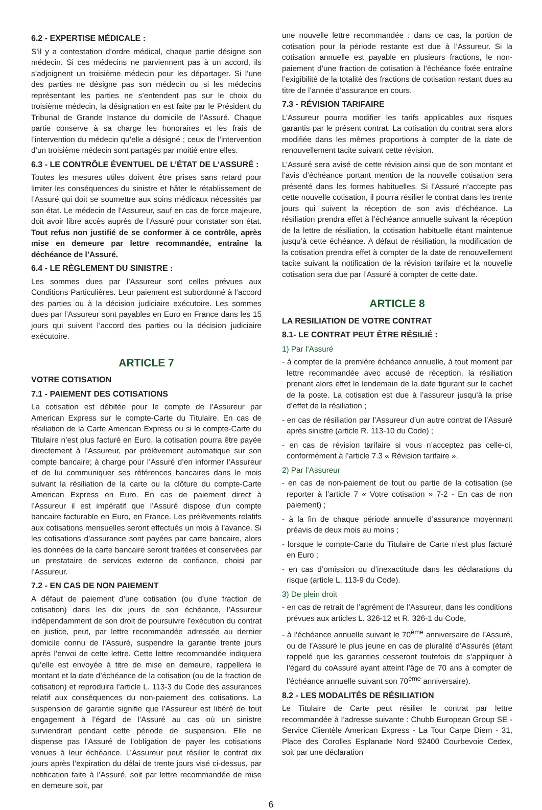6.2 - EXPERTISE MÉDICALE :
S’il y a contestation d’ordre médical, chaque partie désigne son médecin. Si ces médecins ne parviennent pas à un accord, ils s’adjoignent un troisième médecin pour les départager. Si l’une des parties ne désigne pas son médecin ou si les médecins représentant les parties ne s’entendent pas sur le choix du troisième médecin, la désignation en est faite par le Président du Tribunal de Grande Instance du domicile de l’Assuré. Chaque partie conserve à sa charge les honoraires et les frais de l’intervention du médecin qu’elle a désigné ; ceux de l’intervention d’un troisième médecin sont partagés par moitié entre elles.
6.3 - LE CONTRÔLE ÉVENTUEL DE L’ÉTAT DE L’ASSURÉ :
Toutes les mesures utiles doivent être prises sans retard pour limiter les conséquences du sinistre et hâter le rétablissement de l’Assuré qui doit se soumettre aux soins médicaux nécessités par son état. Le médecin de l’Assureur, sauf en cas de force majeure, doit avoir libre accès auprès de l’Assuré pour constater son état. Tout refus non justifié de se conformer à ce contrôle, après mise en demeure par lettre recommandée, entraîne la déchéance de l’Assuré.
6.4 - LE RÈGLEMENT DU SINISTRE :
Les sommes dues par l’Assureur sont celles prévues aux Conditions Particulières. Leur paiement est subordonné à l’accord des parties ou à la décision judiciaire exécutoire. Les sommes dues par l’Assureur sont payables en Euro en France dans les 15 jours qui suivent l’accord des parties ou la décision judiciaire exécutoire.
ARTICLE 7
VOTRE COTISATION
7.1 - PAIEMENT DES COTISATIONS
La cotisation est débitée pour le compte de l’Assureur par American Express sur le compte-Carte du Titulaire. En cas de résiliation de la Carte American Express ou si le compte-Carte du Titulaire n’est plus facturé en Euro, la cotisation pourra être payée directement à l’Assureur, par prélèvement automatique sur son compte bancaire; à charge pour l’Assuré d’en informer l’Assureur et de lui communiquer ses références bancaires dans le mois suivant la résiliation de la carte ou la clôture du compte-Carte American Express en Euro. En cas de paiement direct à l’Assureur il est impératif que l’Assuré dispose d’un compte bancaire facturable en Euro, en France. Les prélèvements relatifs aux cotisations mensuelles seront effectués un mois à l’avance. Si les cotisations d’assurance sont payées par carte bancaire, alors les données de la carte bancaire seront traitées et conservées par un prestataire de services externe de confiance, choisi par l’Assureur.
7.2 - EN CAS DE NON PAIEMENT
A défaut de paiement d’une cotisation (ou d’une fraction de cotisation) dans les dix jours de son échéance, l’Assureur indépendamment de son droit de poursuivre l’exécution du contrat en justice, peut, par lettre recommandée adressée au dernier domicile connu de l’Assuré, suspendre la garantie trente jours après l’envoi de cette lettre. Cette lettre recommandée indiquera qu’elle est envoyée à titre de mise en demeure, rappellera le montant et la date d’échéance de la cotisation (ou de la fraction de cotisation) et reproduira l’article L. 113-3 du Code des assurances relatif aux conséquences du non-paiement des cotisations. La suspension de garantie signifie que l’Assureur est libéré de tout engagement à l’égard de l’Assuré au cas où un sinistre surviendrait pendant cette période de suspension. Elle ne dispense pas l’Assuré de l’obligation de payer les cotisations venues à leur échéance. L’Assureur peut résilier le contrat dix jours après l’expiration du délai de trente jours visé ci-dessus, par notification faite à l’Assuré, soit par lettre recommandée de mise en demeure soit, par
une nouvelle lettre recommandée : dans ce cas, la portion de cotisation pour la période restante est due à l’Assureur. Si la cotisation annuelle est payable en plusieurs fractions, le non-paiement d’une fraction de cotisation à l’échéance fixée entraîne l’exigibilité de la totalité des fractions de cotisation restant dues au titre de l’année d’assurance en cours.
7.3 - RÉVISION TARIFAIRE
L’Assureur pourra modifier les tarifs applicables aux risques garantis par le présent contrat. La cotisation du contrat sera alors modifiée dans les mêmes proportions à compter de la date de renouvellement tacite suivant cette révision.
L’Assuré sera avisé de cette révision ainsi que de son montant et l’avis d’échéance portant mention de la nouvelle cotisation sera présenté dans les formes habituelles. Si l’Assuré n’accepte pas cette nouvelle cotisation, il pourra résilier le contrat dans les trente jours qui suivent la réception de son avis d’échéance. La résiliation prendra effet à l’échéance annuelle suivant la réception de la lettre de résiliation, la cotisation habituelle étant maintenue jusqu’à cette échéance. A défaut de résiliation, la modification de la cotisation prendra effet à compter de la date de renouvellement tacite suivant la notification de la révision tarifaire et la nouvelle cotisation sera due par l’Assuré à compter de cette date.
ARTICLE 8
LA RESILIATION DE VOTRE CONTRAT
8.1- LE CONTRAT PEUT ÊTRE RÉSILIÉ :
1) Par l’Assuré
- à compter de la première échéance annuelle, à tout moment par lettre recommandée avec accusé de réception, la résiliation prenant alors effet le lendemain de la date figurant sur le cachet de la poste. La cotisation est due à l’assureur jusqu’à la prise d’effet de la résiliation ;
- en cas de résiliation par l’Assureur d’un autre contrat de l’Assuré après sinistre (article R. 113-10 du Code) ;
- en cas de révision tarifaire si vous n’acceptez pas celle-ci, conformément à l’article 7.3 « Révision tarifaire ».
2) Par l’Assureur
- en cas de non-paiement de tout ou partie de la cotisation (se reporter à l’article 7 « Votre cotisation » 7-2 - En cas de non paiement) ;
- à la fin de chaque période annuelle d’assurance moyennant préavis de deux mois au moins ;
- lorsque le compte-Carte du Titulaire de Carte n’est plus facturé en Euro ;
- en cas d’omission ou d’inexactitude dans les déclarations du risque (article L. 113-9 du Code).
3) De plein droit
- en cas de retrait de l’agrément de l’Assureur, dans les conditions prévues aux articles L. 326-12 et R. 326-1 du Code,
- à l’échéance annuelle suivant le 70<sup>ème</sup> anniversaire de l’Assuré, ou de l’Assuré le plus jeune en cas de pluralité d’Assurés (étant rappelé que les garanties cesseront toutefois de s’appliquer à l’égard du coAssuré ayant atteint l’âge de 70 ans à compter de l’échéance annuelle suivant son 70<sup>ème</sup> anniversaire).
8.2 - LES MODALITÉS DE RÉSILIATION
Le Titulaire de Carte peut résilier le contrat par lettre recommandée à l’adresse suivante : Chubb European Group SE - Service Clientèle American Express - La Tour Carpe Diem - 31, Place des Corolles Esplanade Nord 92400 Courbevoie Cedex, soit par une déclaration
6